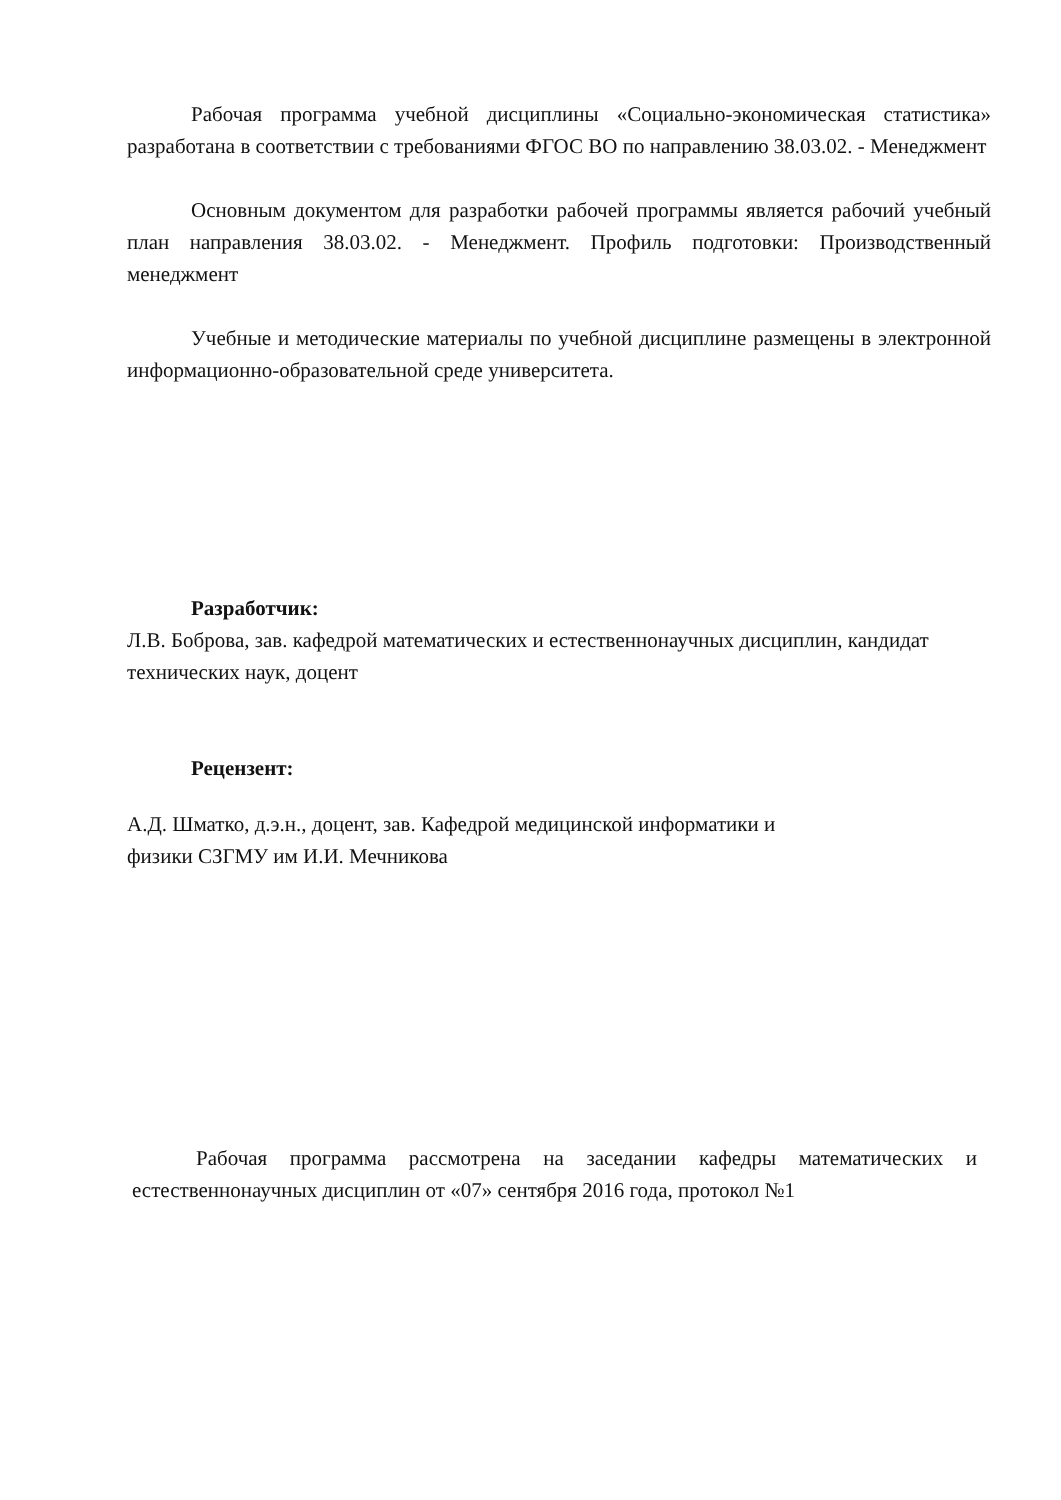Рабочая программа учебной дисциплины «Социально-экономическая статистика» разработана в соответствии с требованиями ФГОС ВО по направлению 38.03.02. - Менеджмент
Основным документом для разработки рабочей программы является рабочий учебный план направления 38.03.02. - Менеджмент. Профиль подготовки: Производственный менеджмент
Учебные и методические материалы по учебной дисциплине размещены в электронной информационно-образовательной среде университета.
Разработчик:
Л.В. Боброва, зав. кафедрой математических и естественнонаучных дисциплин, кандидат технических наук, доцент
Рецензент:
А.Д. Шматко, д.э.н., доцент, зав. Кафедрой медицинской информатики и
физики СЗГМУ им И.И. Мечникова
Рабочая программа рассмотрена на заседании кафедры математических и естественнонаучных дисциплин от «07» сентября 2016 года, протокол №1